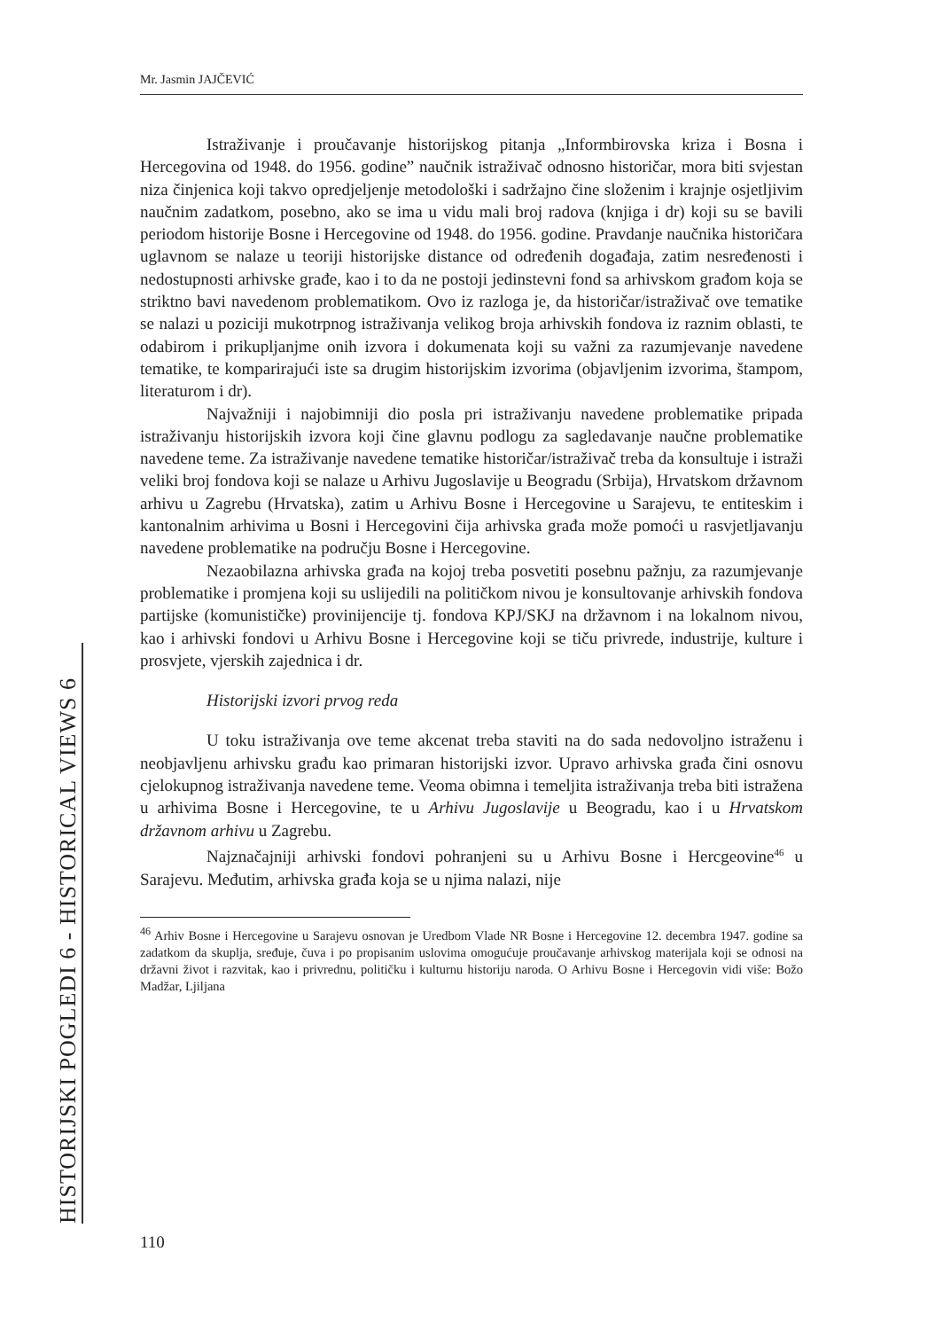Mr. Jasmin JAJČEVIĆ
Istraživanje i proučavanje historijskog pitanja „Informbirovska kriza i Bosna i Hercegovina od 1948. do 1956. godine” naučnik istraživač odnosno historičar, mora biti svjestan niza činjenica koji takvo opredjeljenje metodološki i sadržajno čine složenim i krajnje osjetljivim naučnim zadatkom, posebno, ako se ima u vidu mali broj radova (knjiga i dr) koji su se bavili periodom historije Bosne i Hercegovine od 1948. do 1956. godine. Pravdanje naučnika historičara uglavnom se nalaze u teoriji historijske distance od određenih događaja, zatim nesređenosti i nedostupnosti arhivske građe, kao i to da ne postoji jedinstevni fond sa arhivskom građom koja se striktno bavi navedenom problematikom. Ovo iz razloga je, da historičar/istraživač ove tematike se nalazi u poziciji mukotrpnog istraživanja velikog broja arhivskih fondova iz raznim oblasti, te odabirom i prikupljanjme onih izvora i dokumenata koji su važni za razumjevanje navedene tematike, te komparirajući iste sa drugim historijskim izvorima (objavljenim izvorima, štampom, literaturom i dr).
Najvažniji i najobimniji dio posla pri istraživanju navedene problematike pripada istraživanju historijskih izvora koji čine glavnu podlogu za sagledavanje naučne problematike navedene teme. Za istraživanje navedene tematike historičar/istraživač treba da konsultuje i istraži veliki broj fondova koji se nalaze u Arhivu Jugoslavije u Beogradu (Srbija), Hrvatskom državnom arhivu u Zagrebu (Hrvatska), zatim u Arhivu Bosne i Hercegovine u Sarajevu, te entiteskim i kantonalnim arhivima u Bosni i Hercegovini čija arhivska građa može pomoći u rasvjetljavanju navedene problematike na području Bosne i Hercegovine.
Nezaobilazna arhivska građa na kojoj treba posvetiti posebnu pažnju, za razumjevanje problematike i promjena koji su uslijedili na političkom nivou je konsultovanje arhivskih fondova partijske (komunističke) provinijencije tj. fondova KPJ/SKJ na državnom i na lokalnom nivou, kao i arhivski fondovi u Arhivu Bosne i Hercegovine koji se tiču privrede, industrije, kulture i prosvjete, vjerskih zajednica i dr.
Historijski izvori prvog reda
U toku istraživanja ove teme akcenat treba staviti na do sada nedovoljno istraženu i neobjavljenu arhivsku građu kao primaran historijski izvor. Upravo arhivska građa čini osnovu cjelokupnog istraživanja navedene teme. Veoma obimna i temeljita istraživanja treba biti istražena u arhivima Bosne i Hercegovine, te u Arhivu Jugoslavije u Beogradu, kao i u Hrvatskom državnom arhivu u Zagrebu.
Najznačajniji arhivski fondovi pohranjeni su u Arhivu Bosne i Hercgeovine<sup>46</sup> u Sarajevu. Međutim, arhivska građa koja se u njima nalazi, nije
<sup>46</sup> Arhiv Bosne i Hercegovine u Sarajevu osnovan je Uredbom Vlade NR Bosne i Hercegovine 12. decembra 1947. godine sa zadatkom da skuplja, sređuje, čuva i po propisanim uslovima omogućuje proučavanje arhivskog materijala koji se odnosi na državni život i razvitak, kao i privrednu, političku i kulturnu historiju naroda. O Arhivu Bosne i Hercegovin vidi više: Božo Madžar, Ljiljana
HISTORIJSKI POGLEDI 6 - HISTORICAL VIEWS 6 110